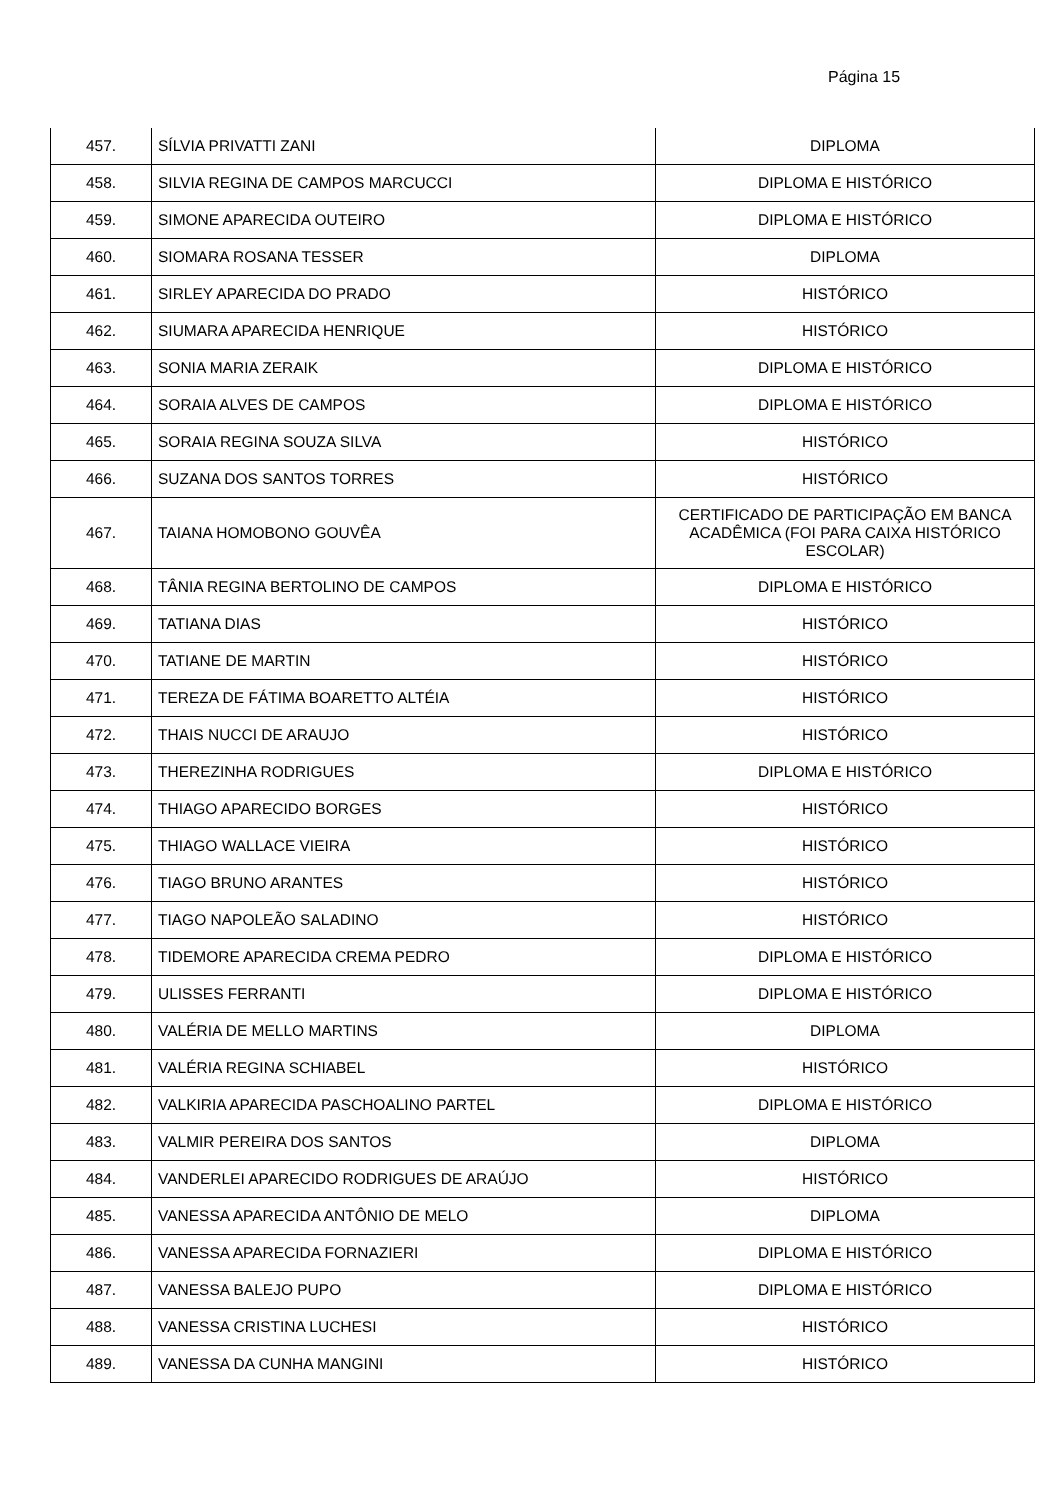Página 15
| 457. | SÍLVIA PRIVATTI ZANI | DIPLOMA |
| 458. | SILVIA REGINA DE CAMPOS MARCUCCI | DIPLOMA E HISTÓRICO |
| 459. | SIMONE APARECIDA OUTEIRO | DIPLOMA E HISTÓRICO |
| 460. | SIOMARA ROSANA TESSER | DIPLOMA |
| 461. | SIRLEY APARECIDA DO PRADO | HISTÓRICO |
| 462. | SIUMARA APARECIDA HENRIQUE | HISTÓRICO |
| 463. | SONIA MARIA ZERAIK | DIPLOMA E HISTÓRICO |
| 464. | SORAIA ALVES DE CAMPOS | DIPLOMA E HISTÓRICO |
| 465. | SORAIA REGINA SOUZA SILVA | HISTÓRICO |
| 466. | SUZANA DOS SANTOS TORRES | HISTÓRICO |
| 467. | TAIANA HOMOBONO GOUVÊA | CERTIFICADO DE PARTICIPAÇÃO EM BANCA ACADÊMICA (FOI PARA CAIXA HISTÓRICO ESCOLAR) |
| 468. | TÂNIA REGINA BERTOLINO DE CAMPOS | DIPLOMA E HISTÓRICO |
| 469. | TATIANA DIAS | HISTÓRICO |
| 470. | TATIANE DE MARTIN | HISTÓRICO |
| 471. | TEREZA DE FÁTIMA BOARETTO ALTÉIA | HISTÓRICO |
| 472. | THAIS NUCCI DE ARAUJO | HISTÓRICO |
| 473. | THEREZINHA RODRIGUES | DIPLOMA E HISTÓRICO |
| 474. | THIAGO APARECIDO BORGES | HISTÓRICO |
| 475. | THIAGO WALLACE VIEIRA | HISTÓRICO |
| 476. | TIAGO BRUNO ARANTES | HISTÓRICO |
| 477. | TIAGO NAPOLEÃO SALADINO | HISTÓRICO |
| 478. | TIDEMORE APARECIDA CREMA PEDRO | DIPLOMA E HISTÓRICO |
| 479. | ULISSES FERRANTI | DIPLOMA E HISTÓRICO |
| 480. | VALÉRIA DE MELLO MARTINS | DIPLOMA |
| 481. | VALÉRIA REGINA SCHIABEL | HISTÓRICO |
| 482. | VALKIRIA APARECIDA PASCHOALINO PARTEL | DIPLOMA E HISTÓRICO |
| 483. | VALMIR PEREIRA DOS SANTOS | DIPLOMA |
| 484. | VANDERLEI APARECIDO RODRIGUES DE ARAÚJO | HISTÓRICO |
| 485. | VANESSA APARECIDA ANTÔNIO DE MELO | DIPLOMA |
| 486. | VANESSA APARECIDA FORNAZIERI | DIPLOMA E HISTÓRICO |
| 487. | VANESSA BALEJO PUPO | DIPLOMA E HISTÓRICO |
| 488. | VANESSA CRISTINA LUCHESI | HISTÓRICO |
| 489. | VANESSA DA CUNHA MANGINI | HISTÓRICO |